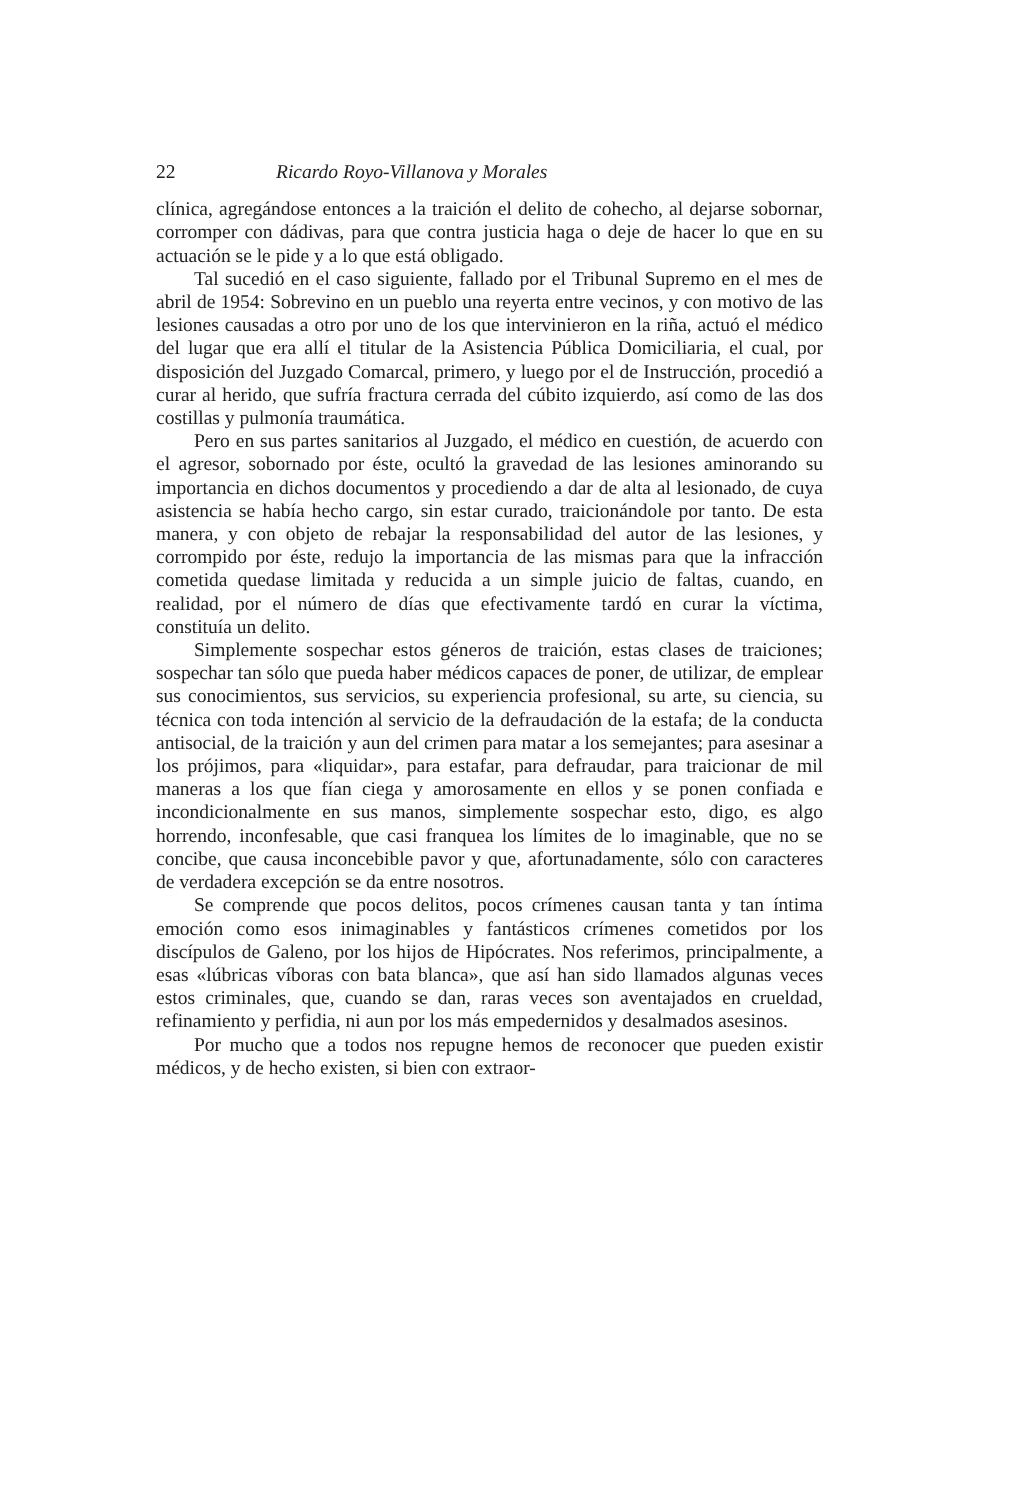22 Ricardo Royo-Villanova y Morales
clínica, agregándose entonces a la traición el delito de cohecho, al dejarse sobornar, corromper con dádivas, para que contra justicia haga o deje de hacer lo que en su actuación se le pide y a lo que está obligado.
Tal sucedió en el caso siguiente, fallado por el Tribunal Supremo en el mes de abril de 1954: Sobrevino en un pueblo una reyerta entre vecinos, y con motivo de las lesiones causadas a otro por uno de los que intervinieron en la riña, actuó el médico del lugar que era allí el titular de la Asistencia Pública Domiciliaria, el cual, por disposición del Juzgado Comarcal, primero, y luego por el de Instrucción, procedió a curar al herido, que sufría fractura cerrada del cúbito izquierdo, así como de las dos costillas y pulmonía traumática.
Pero en sus partes sanitarios al Juzgado, el médico en cuestión, de acuerdo con el agresor, sobornado por éste, ocultó la gravedad de las lesiones aminorando su importancia en dichos documentos y procediendo a dar de alta al lesionado, de cuya asistencia se había hecho cargo, sin estar curado, traicionándole por tanto. De esta manera, y con objeto de rebajar la responsabilidad del autor de las lesiones, y corrompido por éste, redujo la importancia de las mismas para que la infracción cometida quedase limitada y reducida a un simple juicio de faltas, cuando, en realidad, por el número de días que efectivamente tardó en curar la víctima, constituía un delito.
Simplemente sospechar estos géneros de traición, estas clases de traiciones; sospechar tan sólo que pueda haber médicos capaces de poner, de utilizar, de emplear sus conocimientos, sus servicios, su experiencia profesional, su arte, su ciencia, su técnica con toda intención al servicio de la defraudación de la estafa; de la conducta antisocial, de la traición y aun del crimen para matar a los semejantes; para asesinar a los prójimos, para «liquidar», para estafar, para defraudar, para traicionar de mil maneras a los que fían ciega y amorosamente en ellos y se ponen confiada e incondicionalmente en sus manos, simplemente sospechar esto, digo, es algo horrendo, inconfesable, que casi franquea los límites de lo imaginable, que no se concibe, que causa inconcebible pavor y que, afortunadamente, sólo con caracteres de verdadera excepción se da entre nosotros.
Se comprende que pocos delitos, pocos crímenes causan tanta y tan íntima emoción como esos inimaginables y fantásticos crímenes cometidos por los discípulos de Galeno, por los hijos de Hipócrates. Nos referimos, principalmente, a esas «lúbricas víboras con bata blanca», que así han sido llamados algunas veces estos criminales, que, cuando se dan, raras veces son aventajados en crueldad, refinamiento y perfidia, ni aun por los más empedernidos y desalmados asesinos.
Por mucho que a todos nos repugne hemos de reconocer que pueden existir médicos, y de hecho existen, si bien con extraor-